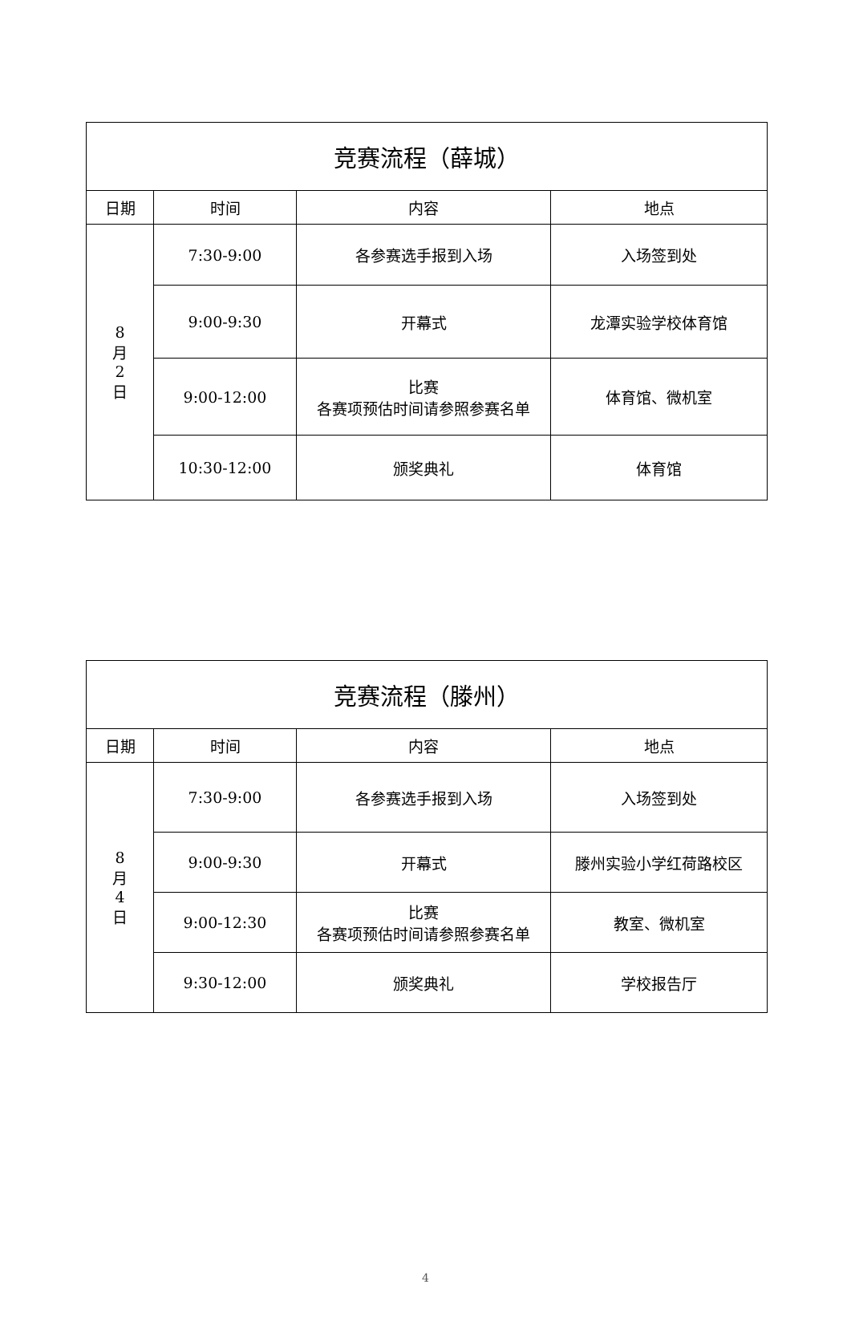| 竞赛流程（薛城） | | | |
| --- | --- | --- | --- |
| 日期 | 时间 | 内容 | 地点 |
| 8 月 2 日 | 7:30-9:00 | 各参赛选手报到入场 | 入场签到处 |
| | 9:00-9:30 | 开幕式 | 龙潭实验学校体育馆 |
| | 9:00-12:00 | 比赛 各赛项预估时间请参照参赛名单 | 体育馆、微机室 |
| | 10:30-12:00 | 颁奖典礼 | 体育馆 |
| 竞赛流程（滕州） | | | |
| --- | --- | --- | --- |
| 日期 | 时间 | 内容 | 地点 |
| 8 月 4 日 | 7:30-9:00 | 各参赛选手报到入场 | 入场签到处 |
| | 9:00-9:30 | 开幕式 | 滕州实验小学红荷路校区 |
| | 9:00-12:30 | 比赛 各赛项预估时间请参照参赛名单 | 教室、微机室 |
| | 9:30-12:00 | 颁奖典礼 | 学校报告厅 |
4